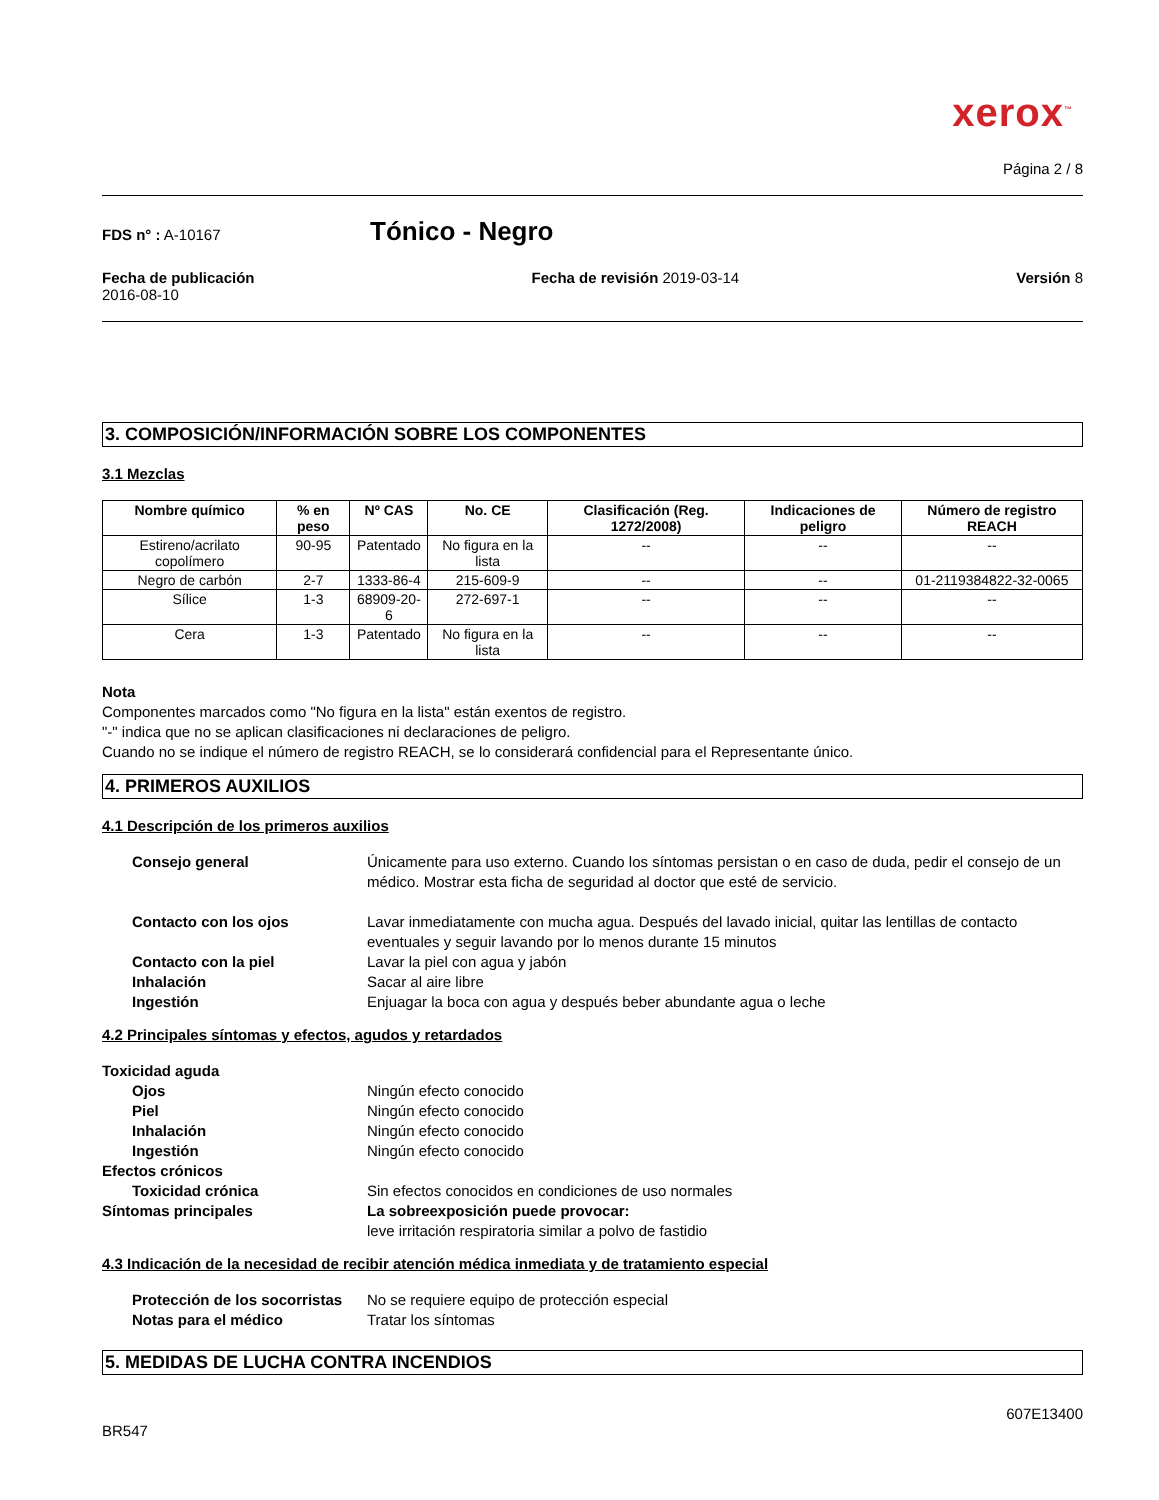xerox<sup>™</sup>
Página 2 / 8
FDS n° : A-10167
Tónico - Negro
Fecha de publicación
2016-08-10
Fecha de revisión 2019-03-14 Versión 8
3. COMPOSICIÓN/INFORMACIÓN SOBRE LOS COMPONENTES
3.1 Mezclas
| Nombre químico | % en peso | Nº CAS | No. CE | Clasificación (Reg. 1272/2008) | Indicaciones de peligro | Número de registro REACH |
| --- | --- | --- | --- | --- | --- | --- |
| Estireno/acrilato copolímero | 90-95 | Patentado | No figura en la lista | -- | -- | -- |
| Negro de carbón | 2-7 | 1333-86-4 | 215-609-9 | -- | -- | 01-2119384822-32-0065 |
| Sílice | 1-3 | 68909-20-6 | 272-697-1 | -- | -- | -- |
| Cera | 1-3 | Patentado | No figura en la lista | -- | -- | -- |
Nota
Componentes marcados como "No figura en la lista" están exentos de registro.
"-" indica que no se aplican clasificaciones ni declaraciones de peligro.
Cuando no se indique el número de registro REACH, se lo considerará confidencial para el Representante único.
4. PRIMEROS AUXILIOS
4.1 Descripción de los primeros auxilios
Consejo general
Únicamente para uso externo. Cuando los síntomas persistan o en caso de duda, pedir el consejo de un médico. Mostrar esta ficha de seguridad al doctor que esté de servicio.
Contacto con los ojos
Lavar inmediatamente con mucha agua. Después del lavado inicial, quitar las lentillas de contacto eventuales y seguir lavando por lo menos durante 15 minutos
Contacto con la piel
Lavar la piel con agua y jabón
Inhalación
Sacar al aire libre
Ingestión
Enjuagar la boca con agua y después beber abundante agua o leche
4.2 Principales síntomas y efectos, agudos y retardados
Toxicidad aguda
Ojos
Ningún efecto conocido
Piel
Ningún efecto conocido
Inhalación
Ningún efecto conocido
Ingestión
Ningún efecto conocido
Efectos crónicos
Toxicidad crónica
Sin efectos conocidos en condiciones de uso normales
Síntomas principales
La sobreexposición puede provocar:
leve irritación respiratoria similar a polvo de fastidio
4.3 Indicación de la necesidad de recibir atención médica inmediata y de tratamiento especial
Protección de los socorristas
No se requiere equipo de protección especial
Notas para el médico
Tratar los síntomas
5. MEDIDAS DE LUCHA CONTRA INCENDIOS
607E13400
BR547